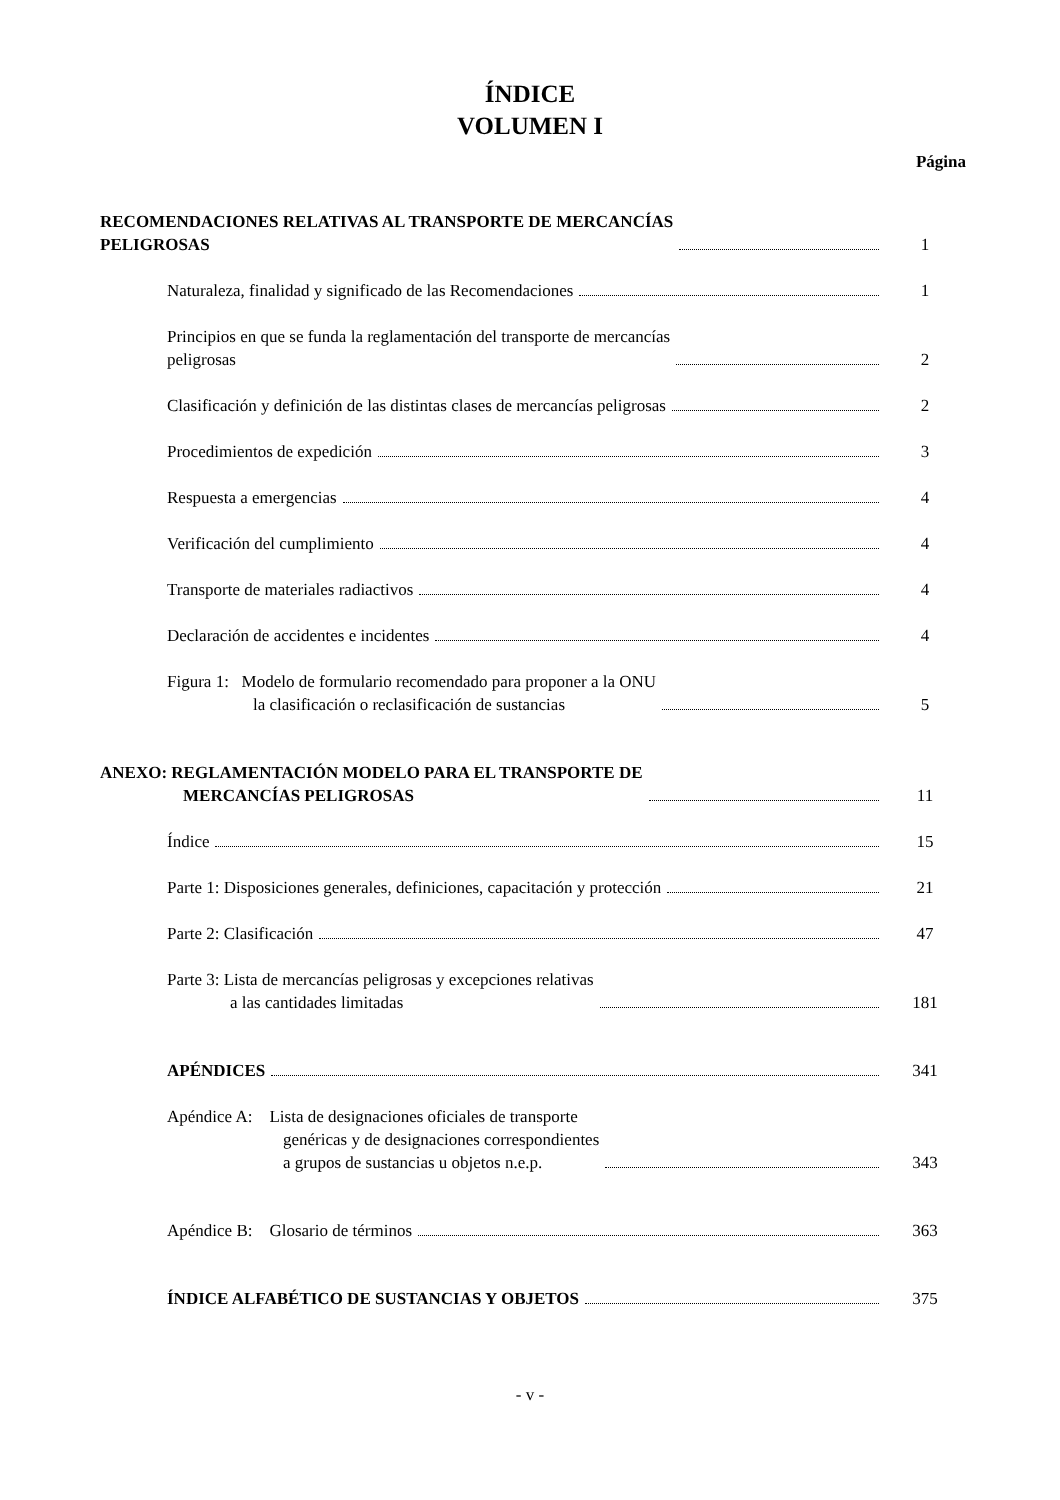ÍNDICE
VOLUMEN I
Página
RECOMENDACIONES RELATIVAS AL TRANSPORTE DE MERCANCÍAS
PELIGROSAS
1
Naturaleza, finalidad y significado de las Recomendaciones
1
Principios en que se funda la reglamentación del transporte de mercancías
peligrosas
2
Clasificación y definición de las distintas clases de mercancías peligrosas
2
Procedimientos de expedición
3
Respuesta a emergencias
4
Verificación del cumplimiento
4
Transporte de materiales radiactivos
4
Declaración de accidentes e incidentes
4
Figura 1: Modelo de formulario recomendado para proponer a la ONU
la clasificación o reclasificación de sustancias
5
ANEXO: REGLAMENTACIÓN MODELO PARA EL TRANSPORTE DE
MERCANCÍAS PELIGROSAS
11
Índice
15
Parte 1: Disposiciones generales, definiciones, capacitación y protección
21
Parte 2: Clasificación
47
Parte 3: Lista de mercancías peligrosas y excepciones relativas
a las cantidades limitadas
181
APÉNDICES
341
Apéndice A: Lista de designaciones oficiales de transporte
genéricas y de designaciones correspondientes
a grupos de sustancias u objetos n.e.p.
343
Apéndice B: Glosario de términos
363
ÍNDICE ALFABÉTICO DE SUSTANCIAS Y OBJETOS
375
- v -